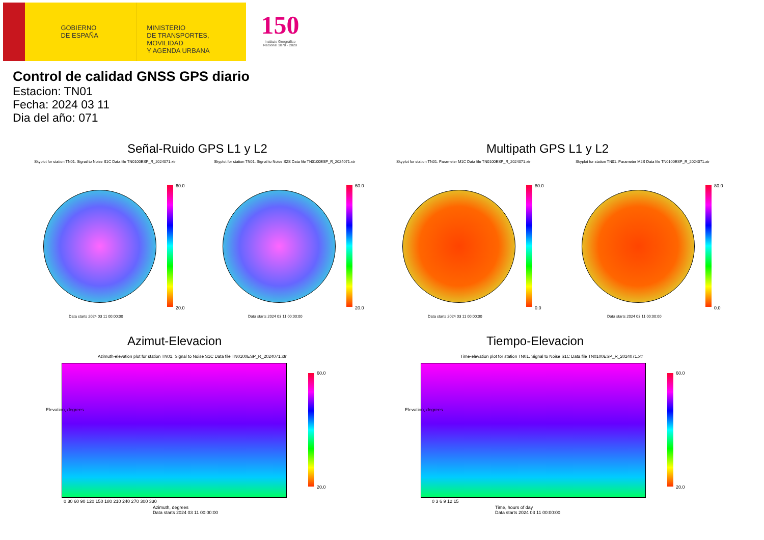GOBIERNO
DE ESPAÑA
MINISTERIO
DE TRANSPORTES, MOVILIDAD
Y AGENDA URBANA
150
Instituto Geográfico Nacional 1870 · 2020
Control de calidad GNSS GPS diario
Estacion: TN01
Fecha: 2024 03 11
Dia del año: 071
Señal-Ruido GPS L1 y L2 Multipath GPS L1 y L2
Skyplot for station TN01. Signal to Noise S1C Data file TN0100ESP_R_2024071.xtr Skyplot for station TN01. Signal to Noise S2S Data file TN0100ESP_R_2024071.xtr Skyplot for station TN01. Parameter M1C Data file TN0100ESP_R_2024071.xtr Skyplot for station TN01. Parameter M2S Data file TN0100ESP_R_2024071.xtr
60.0
20.0
60.0
20.0
80.0
0.0
80.0
0.0
Data starts 2024 03 11 00:00:00 Data starts 2024 03 11 00:00:00 Data starts 2024 03 11 00:00:00 Data starts 2024 03 11 00:00:00
Azimut-Elevacion Tiempo-Elevacion
Azimuth-elevation plot for station TN01. Signal to Noise S1C Data file TN0100ESP_R_2024071.xtr Time-elevation plot for station TN01. Signal to Noise S1C Data file TN0100ESP_R_2024071.xtr
60.0
20.0
0 30 60 90 120 150 180 210 240 270 300 330
Azimuth, degrees
Data starts 2024 03 11 00:00:00
Elevation, degrees
60.0
20.0
0 3 6 9 12 15
Time, hours of day
Data starts 2024 03 11 00:00:00
Elevation, degrees